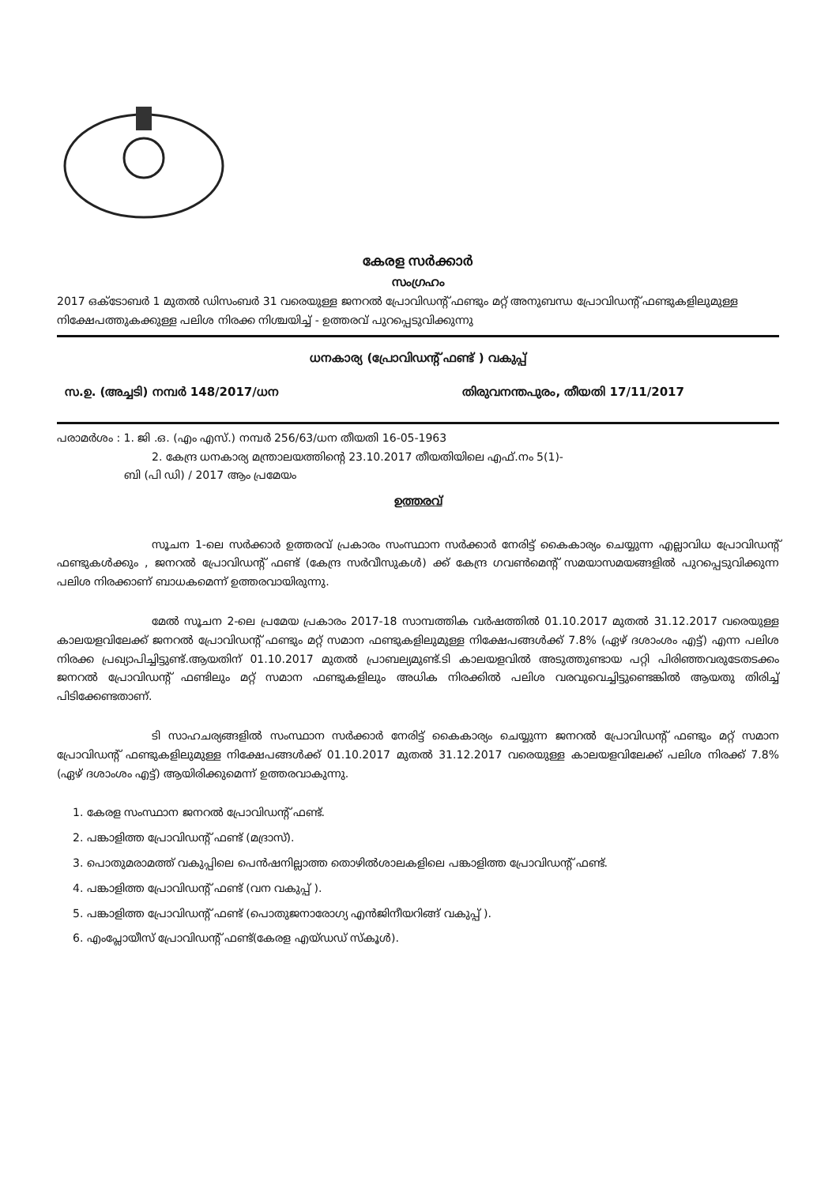കേരള സർക്കാർ
സംഗ്രഹം
2017 ഒക്ടോബർ 1 മുതൽ ഡിസംബർ 31 വരെയുള്ള ജനറൽ പ്രോവിഡന്റ് ഫണ്ടും മറ്റ് അനുബന്ധ പ്രോവിഡന്റ് ഫണ്ടുകളിലുമുള്ള നിക്ഷേപത്തുകക്കുള്ള പലിശ നിരക്ക നിശ്ചയിച്ച് - ഉത്തരവ് പുറപ്പെടുവിക്കുന്നു
ധനകാര്യ (പ്രോവിഡന്റ് ഫണ്ട് ) വകുപ്പ്
സ.ഉ. (അച്ചടി) നമ്പർ 148/2017/ധന തിരുവനന്തപുരം, തീയതി 17/11/2017
പരാമർശം : 1. ജി .ഒ. (എം എസ്.) നമ്പർ 256/63/ധന തീയതി 16-05-1963
2. കേന്ദ്ര ധനകാര്യ മന്ത്രാലയത്തിന്റെ 23.10.2017 തീയതിയിലെ എഫ്.നം 5(1)-
ബി (പി ഡി) / 2017 ആം പ്രമേയം
ഉത്തരവ്
സൂചന 1-ലെ സർക്കാർ ഉത്തരവ് പ്രകാരം സംസ്ഥാന സർക്കാർ നേരിട്ട് കൈകാര്യം ചെയ്യുന്ന എല്ലാവിധ പ്രോവിഡന്റ് ഫണ്ടുകൾക്കും , ജനറൽ പ്രോവിഡന്റ് ഫണ്ട് (കേന്ദ്ര സർവീസുകൾ) ക്ക് കേന്ദ്ര ഗവൺമെന്റ് സമയാസമയങ്ങളിൽ പുറപ്പെടുവിക്കുന്ന പലിശ നിരക്കാണ് ബാധകമെന്ന് ഉത്തരവായിരുന്നു.
മേൽ സൂചന 2-ലെ പ്രമേയ പ്രകാരം 2017-18 സാമ്പത്തിക വർഷത്തിൽ 01.10.2017 മുതൽ 31.12.2017 വരെയുള്ള കാലയളവിലേക്ക് ജനറൽ പ്രോവിഡന്റ് ഫണ്ടും മറ്റ് സമാന ഫണ്ടുകളിലുമുള്ള നിക്ഷേപങ്ങൾക്ക് 7.8% (ഏഴ് ദശാംശം എട്ട്) എന്ന പലിശ നിരക്ക പ്രഖ്യാപിച്ചിട്ടുണ്ട്.ആയതിന് 01.10.2017 മുതൽ പ്രാബല്യമുണ്ട്.ടി കാലയളവിൽ അടുത്തുണ്ടായ പറ്റി പിരിഞ്ഞവരുടേതടക്കം ജനറൽ പ്രോവിഡന്റ് ഫണ്ടിലും മറ്റ് സമാന ഫണ്ടുകളിലും അധിക നിരക്കിൽ പലിശ വരവുവെച്ചിട്ടുണ്ടെങ്കിൽ ആയതു തിരിച്ച് പിടിക്കേണ്ടതാണ്.
ടി സാഹചര്യങ്ങളിൽ സംസ്ഥാന സർക്കാർ നേരിട്ട് കൈകാര്യം ചെയ്യുന്ന ജനറൽ പ്രോവിഡന്റ് ഫണ്ടും മറ്റ് സമാന പ്രോവിഡന്റ് ഫണ്ടുകളിലുമുള്ള നിക്ഷേപങ്ങൾക്ക് 01.10.2017 മുതൽ 31.12.2017 വരെയുള്ള കാലയളവിലേക്ക് പലിശ നിരക്ക് 7.8% (ഏഴ് ദശാംശം എട്ട്) ആയിരിക്കുമെന്ന് ഉത്തരവാകുന്നു.
1. കേരള സംസ്ഥാന ജനറൽ പ്രോവിഡന്റ് ഫണ്ട്.
2. പങ്കാളിത്ത പ്രോവിഡന്റ് ഫണ്ട് (മദ്രാസ്).
3. പൊതുമരാമത്ത് വകുപ്പിലെ പെൻഷനില്ലാത്ത തൊഴിൽശാലകളിലെ പങ്കാളിത്ത പ്രോവിഡന്റ് ഫണ്ട്.
4. പങ്കാളിത്ത പ്രോവിഡന്റ് ഫണ്ട് (വന വകുപ്പ് ).
5. പങ്കാളിത്ത പ്രോവിഡന്റ് ഫണ്ട് (പൊതുജനാരോഗ്യ എൻജിനീയറിങ്ങ് വകുപ്പ് ).
6. എംപ്ലോയീസ് പ്രോവിഡന്റ് ഫണ്ട്(കേരള എയ്ഡഡ് സ്കൂൾ).